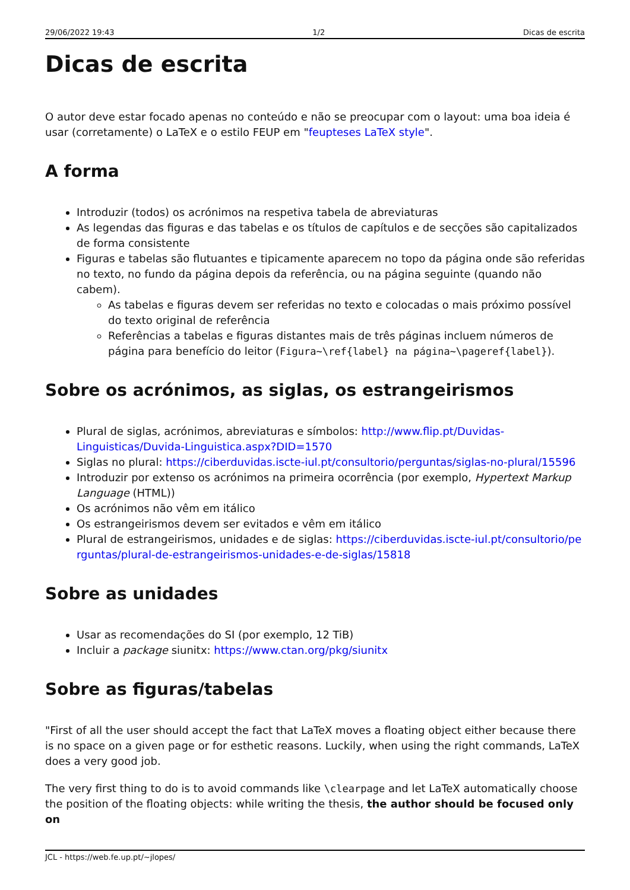29/06/2022 19:43 1/2 Dicas de escrita
Dicas de escrita
O autor deve estar focado apenas no conteúdo e não se preocupar com o layout: uma boa ideia é usar (corretamente) o LaTeX e o estilo FEUP em "feupteses LaTeX style".
A forma
Introduzir (todos) os acrónimos na respetiva tabela de abreviaturas
As legendas das figuras e das tabelas e os títulos de capítulos e de secções são capitalizados de forma consistente
Figuras e tabelas são flutuantes e tipicamente aparecem no topo da página onde são referidas no texto, no fundo da página depois da referência, ou na página seguinte (quando não cabem).
As tabelas e figuras devem ser referidas no texto e colocadas o mais próximo possível do texto original de referência
Referências a tabelas e figuras distantes mais de três páginas incluem números de página para benefício do leitor (Figura~\ref{label} na página~\pageref{label}).
Sobre os acrónimos, as siglas, os estrangeirismos
Plural de siglas, acrónimos, abreviaturas e símbolos: http://www.flip.pt/Duvidas-Linguisticas/Duvida-Linguistica.aspx?DID=1570
Siglas no plural: https://ciberduvidas.iscte-iul.pt/consultorio/perguntas/siglas-no-plural/15596
Introduzir por extenso os acrónimos na primeira ocorrência (por exemplo, Hypertext Markup Language (HTML))
Os acrónimos não vêm em itálico
Os estrangeirismos devem ser evitados e vêm em itálico
Plural de estrangeirismos, unidades e de siglas: https://ciberduvidas.iscte-iul.pt/consultorio/perguntas/plural-de-estrangeirismos-unidades-e-de-siglas/15818
Sobre as unidades
Usar as recomendações do SI (por exemplo, 12 TiB)
Incluir a package siunitx: https://www.ctan.org/pkg/siunitx
Sobre as figuras/tabelas
"First of all the user should accept the fact that LaTeX moves a floating object either because there is no space on a given page or for esthetic reasons. Luckily, when using the right commands, LaTeX does a very good job.
The very first thing to do is to avoid commands like \clearpage and let LaTeX automatically choose the position of the floating objects: while writing the thesis, the author should be focused only on
JCL - https://web.fe.up.pt/~jlopes/